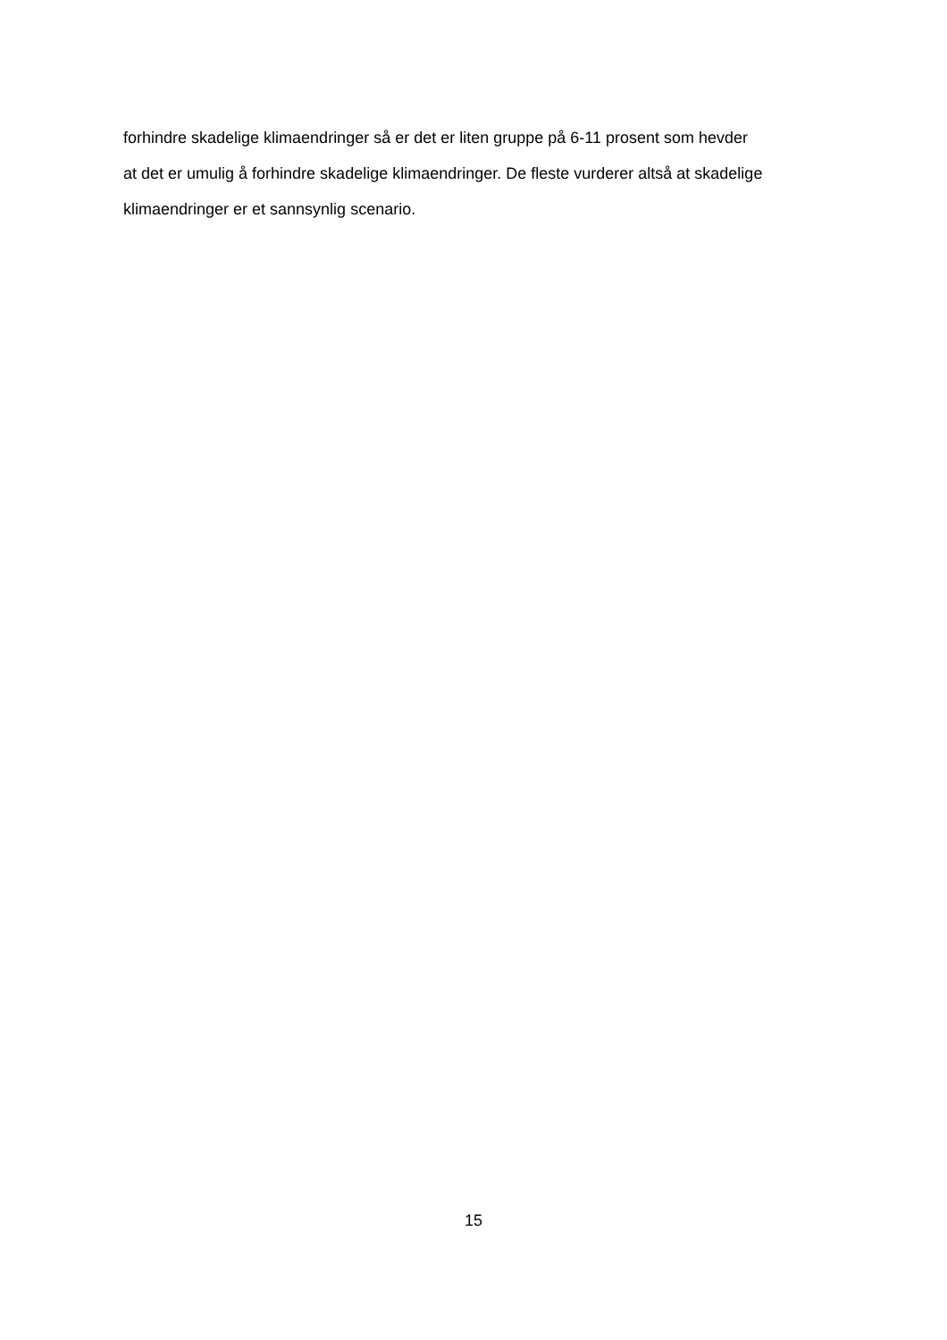forhindre skadelige klimaendringer så er det er liten gruppe på 6-11 prosent som hevder
at det er umulig å forhindre skadelige klimaendringer. De fleste vurderer altså at skadelige
klimaendringer er et sannsynlig scenario.
15